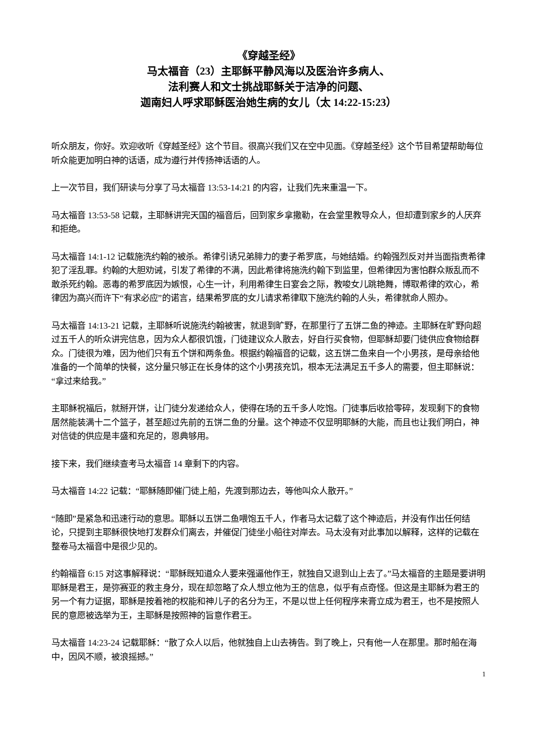《穿越圣经》
马太福音（23）主耶稣平静风海以及医治许多病人、
法利赛人和文士挑战耶稣关于洁净的问题、
迦南妇人呼求耶稣医治她生病的女儿（太 14:22-15:23）
听众朋友，你好。欢迎收听《穿越圣经》这个节目。很高兴我们又在空中见面。《穿越圣经》这个节目希望帮助每位听众能更加明白神的话语，成为遵行并传扬神话语的人。
上一次节目，我们研读与分享了马太福音 13:53-14:21 的内容，让我们先来重温一下。
马太福音 13:53-58 记载，主耶稣讲完天国的福音后，回到家乡拿撒勒，在会堂里教导众人，但却遭到家乡的人厌弃和拒绝。
马太福音 14:1-12 记载施洗约翰的被杀。希律引诱兄弟腓力的妻子希罗底，与她结婚。约翰强烈反对并当面指责希律犯了淫乱罪。约翰的大胆劝诫，引发了希律的不满，因此希律将施洗约翰下到监里，但希律因为害怕群众叛乱而不敢杀死约翰。恶毒的希罗底因为嫉恨，心生一计，利用希律生日宴会之际，教唆女儿跳艳舞，博取希律的欢心，希律因为高兴而许下“有求必应”的诺言，结果希罗底的女儿请求希律取下施洗约翰的人头，希律就命人照办。
马太福音 14:13-21 记载，主耶稣听说施洗约翰被害，就退到旷野，在那里行了五饼二鱼的神迹。主耶稣在旷野向超过五千人的听众讲完信息，因为众人都很饥饿，门徒建议众人散去，好自行买食物，但耶稣却要门徒供应食物给群众。门徒很为难，因为他们只有五个饼和两条鱼。根据约翰福音的记载，这五饼二鱼来自一个小男孩，是母亲给他准备的一个简单的快餐，这分量只够正在长身体的这个小男孩充饥，根本无法满足五千多人的需要，但主耶稣说：“拿过来给我。”
主耶稣祝福后，就掰开饼，让门徒分发递给众人，使得在场的五千多人吃饱。门徒事后收拾零碎，发现剩下的食物居然能装满十二个篮子，甚至超过先前的五饼二鱼的分量。这个神迹不仅显明耶稣的大能，而且也让我们明白，神对信徒的供应是丰盛和充足的，恩典够用。
接下来，我们继续查考马太福音 14 章剩下的内容。
马太福音 14:22 记载：“耶稣随即催门徒上船，先渡到那边去，等他叫众人散开。”
“随即”是紧急和迅速行动的意思。耶稣以五饼二鱼喂饱五千人，作者马太记载了这个神迹后，并没有作出任何结论，只提到主耶稣很快地打发群众们离去，并催促门徒坐小船往对岸去。马太没有对此事加以解释，这样的记载在整卷马太福音中是很少见的。
约翰福音 6:15 对这事解释说：“耶稣既知道众人要来强逼他作王，就独自又退到山上去了。”马太福音的主题是要讲明耶稣是君王，是弥赛亚的救主身分，现在却忽略了众人想立他为王的信息，似乎有点奇怪。但这是主耶稣为君王的另一个有力证据，耶稣是按着祂的权能和神儿子的名分为王，不是以世上任何程序来膏立成为君王，也不是按照人民的意愿被选举为王，主耶稣是按照神的旨意作君王。
马太福音 14:23-24 记载耶稣：“散了众人以后，他就独自上山去祷告。到了晚上，只有他一人在那里。那时船在海中，因风不顺，被浪摇撼。”
1